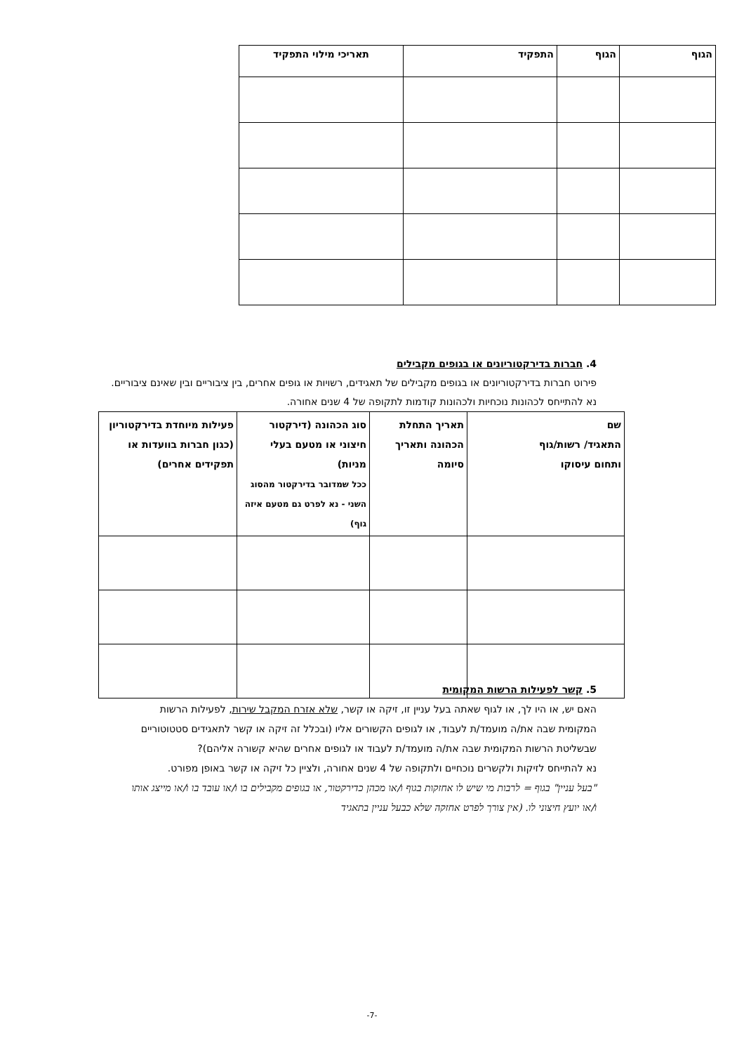| הגוף | הגוף | התפקיד | תאריכי מילוי התפקיד |
| --- | --- | --- | --- |
4. חברות בדירקטוריונים או בגופים מקבילים
פירוט חברות בדירקטוריונים או בגופים מקבילים של תאגידים, רשויות או גופים אחרים, בין ציבוריים ובין שאינם ציבוריים.
נא להתייחס לכהונות נוכחיות ולכהונות קודמות לתקופה של 4 שנים אחורה.
| שם התאגיד/ רשות/גוף ותחום עיסוקו | תאריך התחלת הכהונה ותאריך סיומה | סוג הכהונה (דירקטור חיצוני או מטעם בעלי מניות) ככל שמדובר בדירקטור מהסוג השני - נא לפרט גם מטעם איזה גוף) | פעילות מיוחדת בדירקטוריון (כגון חברות בוועדות או תפקידים אחרים) |
| --- | --- | --- | --- |
5. קשר לפעילות הרשות המקומית
האם יש, או היו לך, או לגוף שאתה בעל עניין זו, זיקה או קשר, שלא אזרח המקבל שירות, לפעילות הרשות המקומית שבה את/ה מועמד/ת לעבוד, או לגופים הקשורים אליו (ובכלל זה זיקה או קשר לתאגידים סטטוטוריים שבשליטת הרשות המקומית שבה את/ה מועמד/ת לעבוד או לגופים אחרים שהיא קשורה אליהם)?
נא להתייחס לזיקות ולקשרים נוכחיים ולתקופה של 4 שנים אחורה, ולציין כל זיקה או קשר באופן מפורט.
"בעל עניין" בגוף = לרבות מי שיש לו אחזקות בגוף ו/או מכהן כדירקטור, או בגופים מקבילים בו ו/או עובד בו ו/או מייצג אותו ו/או יועץ חיצוני לו. (אין צורך לפרט אחזקה שלא כבעל עניין בתאגיד
-7-